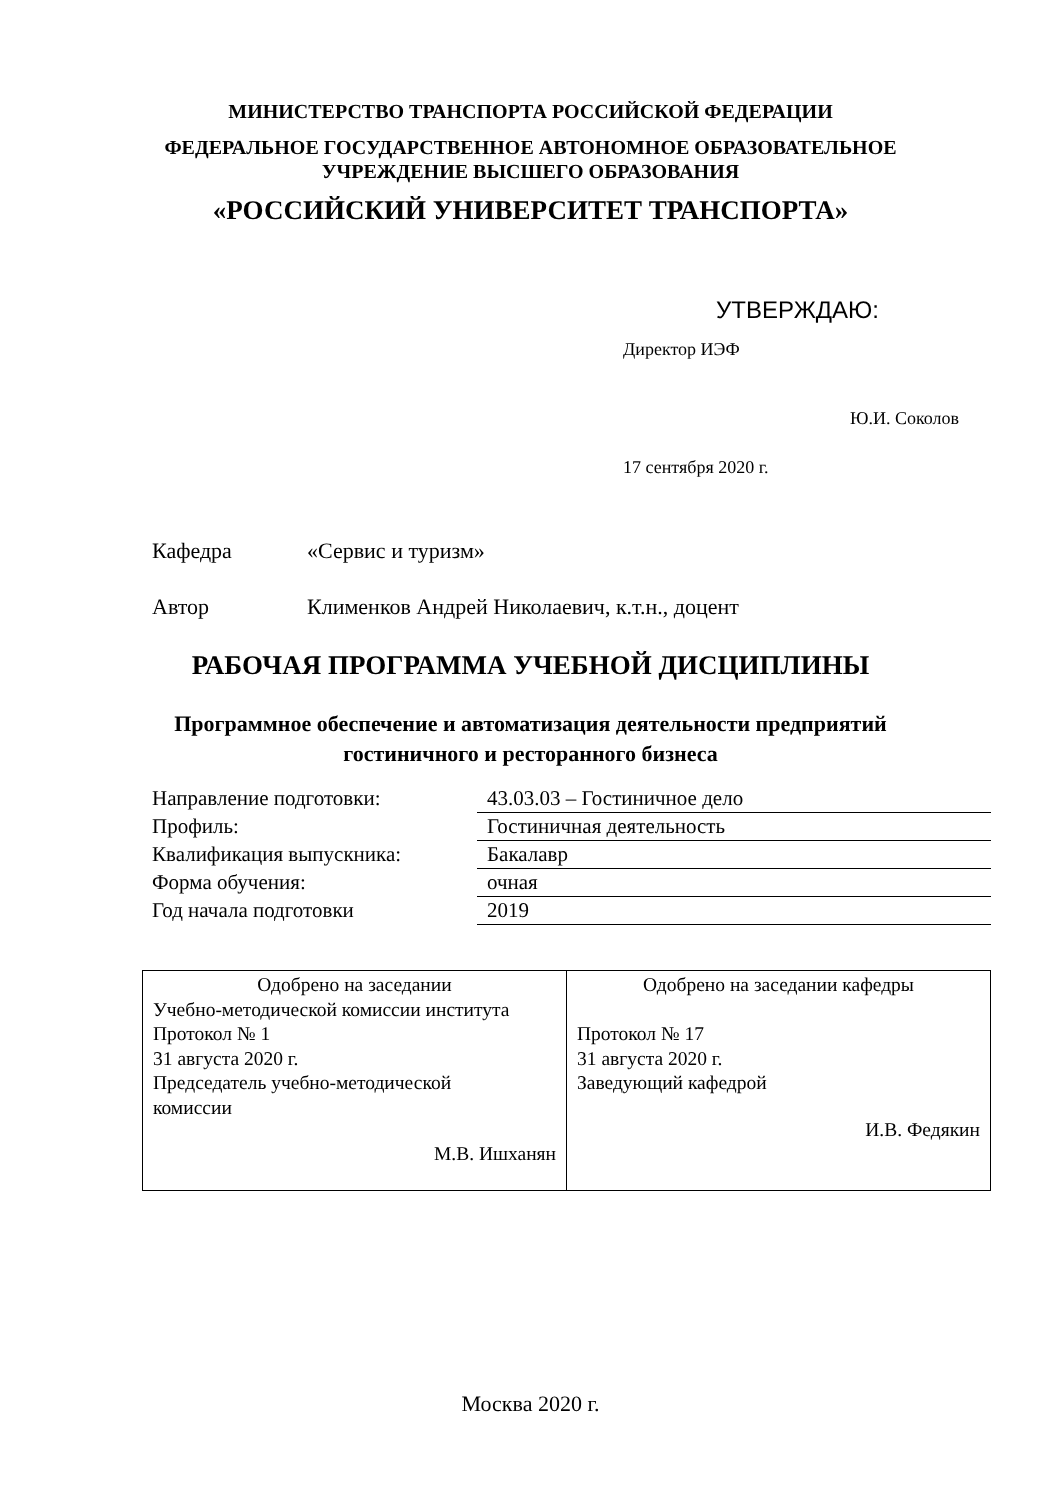МИНИСТЕРСТВО ТРАНСПОРТА РОССИЙСКОЙ ФЕДЕРАЦИИ
ФЕДЕРАЛЬНОЕ ГОСУДАРСТВЕННОЕ АВТОНОМНОЕ ОБРАЗОВАТЕЛЬНОЕ
УЧРЕЖДЕНИЕ ВЫСШЕГО ОБРАЗОВАНИЯ
«РОССИЙСКИЙ УНИВЕРСИТЕТ ТРАНСПОРТА»
УТВЕРЖДАЮ:
Директор ИЭФ
Ю.И. Соколов
17 сентября 2020 г.
Кафедра «Сервис и туризм»
Автор Клименков Андрей Николаевич, к.т.н., доцент
РАБОЧАЯ ПРОГРАММА УЧЕБНОЙ ДИСЦИПЛИНЫ
Программное обеспечение и автоматизация деятельности предприятий
гостиничного и ресторанного бизнеса
| Направление подготовки: | 43.03.03 – Гостиничное дело |
| Профиль: | Гостиничная деятельность |
| Квалификация выпускника: | Бакалавр |
| Форма обучения: | очная |
| Год начала подготовки | 2019 |
| Одобрено на заседании Учебно-методической комиссии института Протокол № 1 31 августа 2020 г. Председатель учебно-методической комиссии М.В. Ишханян | Одобрено на заседании кафедры Протокол № 17 31 августа 2020 г. Заведующий кафедрой И.В. Федякин |
Москва 2020 г.